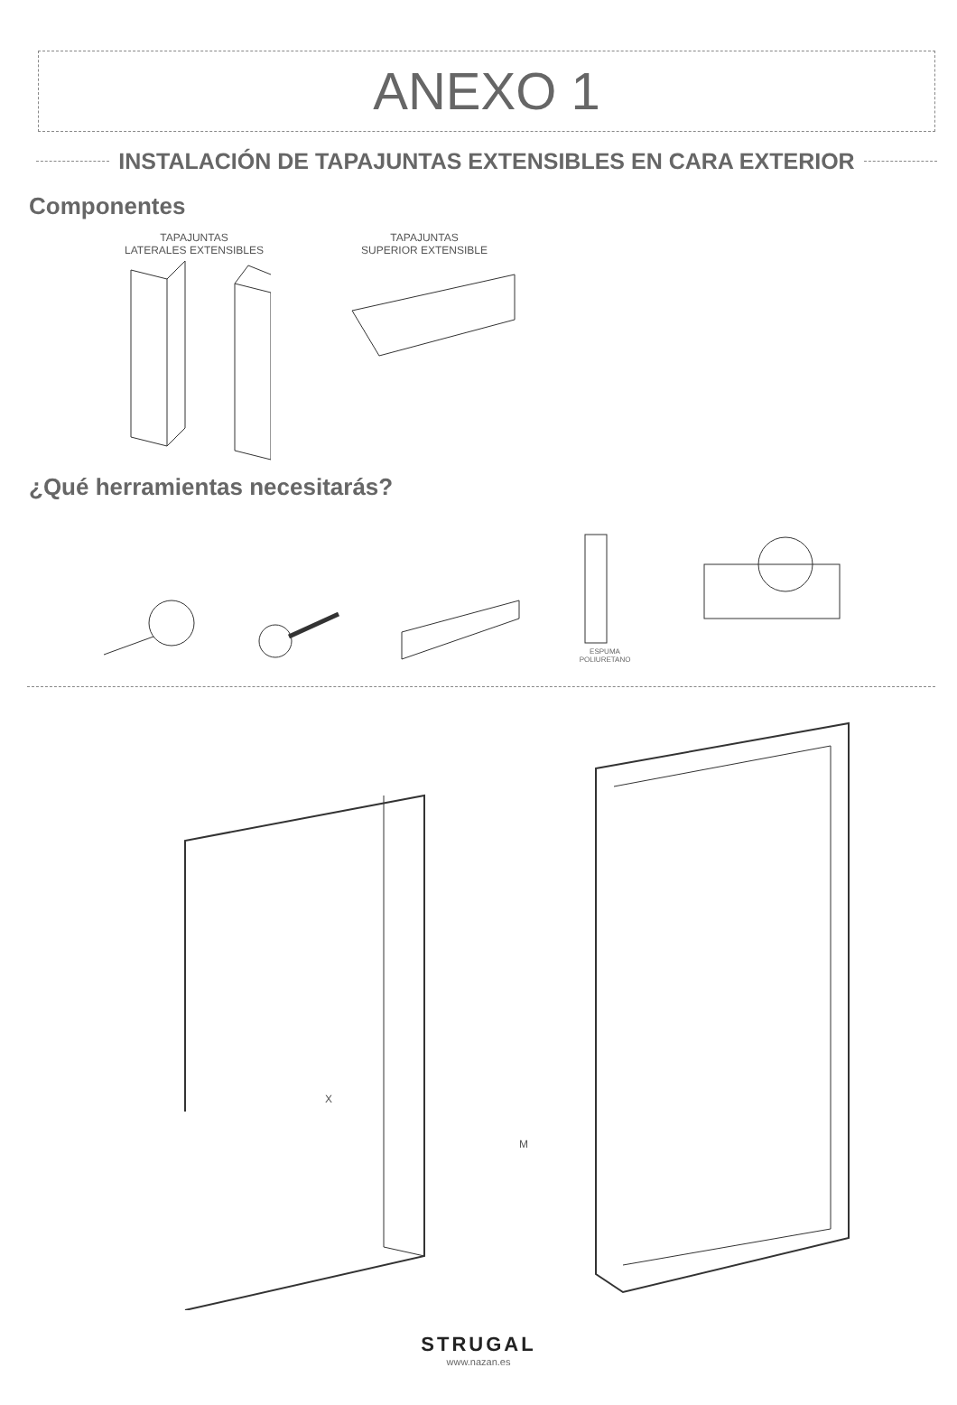ANEXO 1
INSTALACIÓN DE TAPAJUNTAS EXTENSIBLES EN CARA EXTERIOR
Componentes
TAPAJUNTAS
LATERALES EXTENSIBLES
TAPAJUNTAS
SUPERIOR EXTENSIBLE
¿Qué herramientas necesitarás?
ESPUMA POLIURETANO
X
M
STRUGAL
www.nazan.es